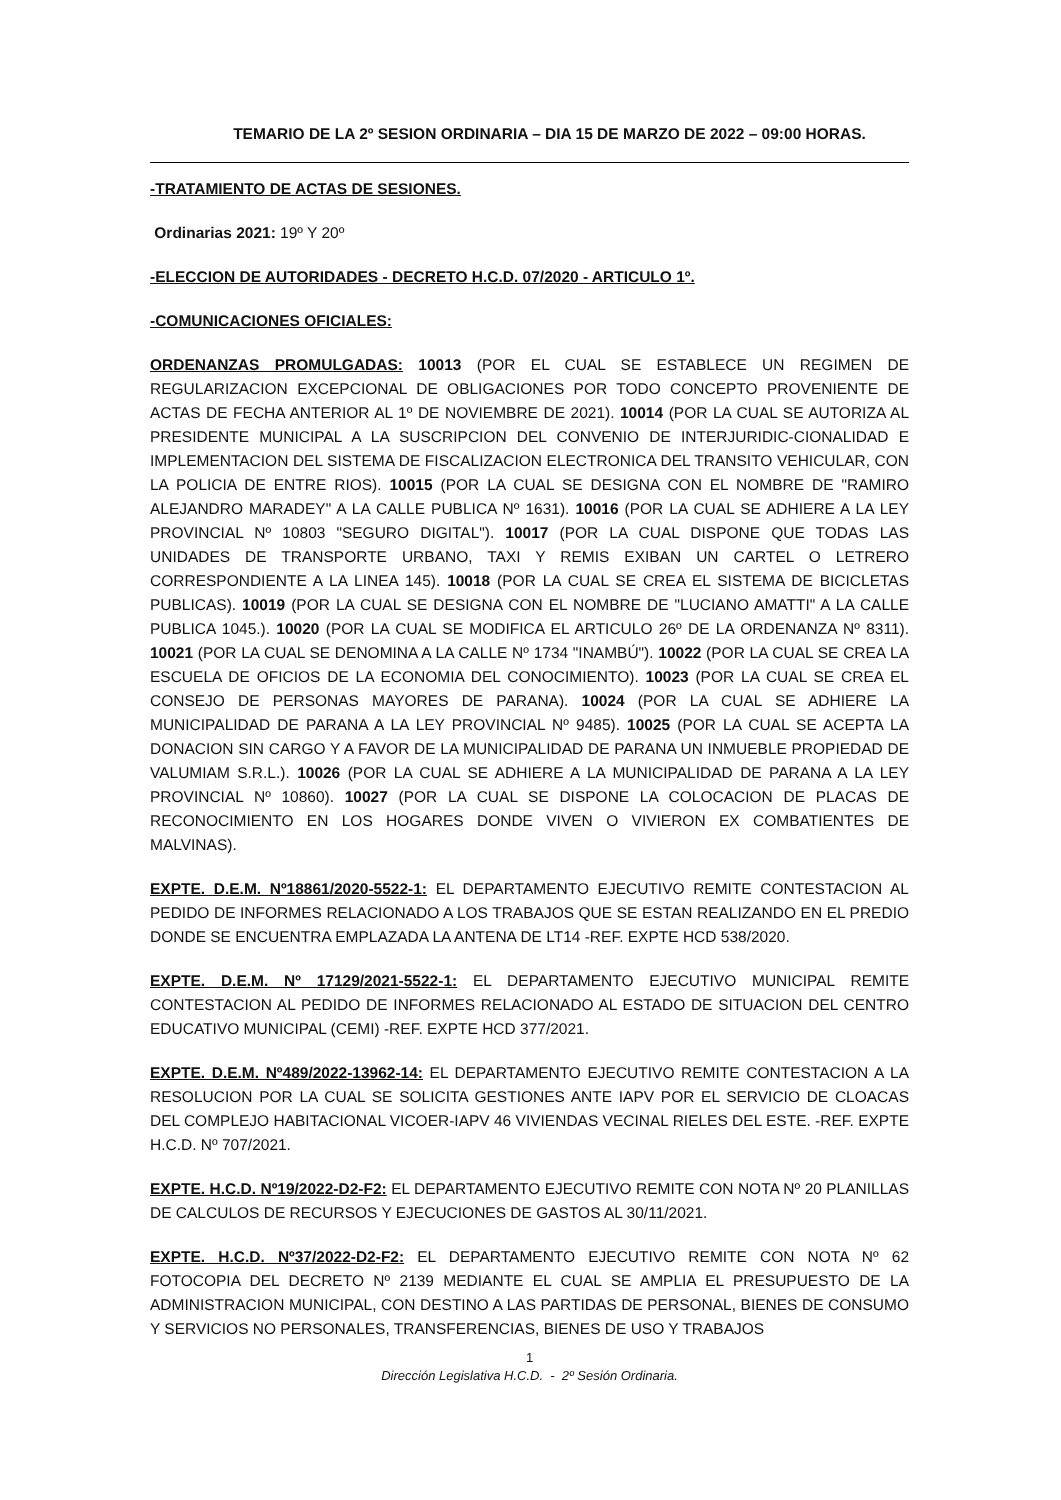TEMARIO DE LA 2º SESION ORDINARIA – DIA 15 DE MARZO DE 2022 – 09:00 HORAS.
-TRATAMIENTO DE ACTAS DE SESIONES.
Ordinarias 2021: 19º Y 20º
-ELECCION DE AUTORIDADES - DECRETO H.C.D. 07/2020 - ARTICULO 1º.
-COMUNICACIONES OFICIALES:
ORDENANZAS PROMULGADAS: 10013 (POR EL CUAL SE ESTABLECE UN REGIMEN DE REGULARIZACION EXCEPCIONAL DE OBLIGACIONES POR TODO CONCEPTO PROVENIENTE DE ACTAS DE FECHA ANTERIOR AL 1º DE NOVIEMBRE DE 2021). 10014 (POR LA CUAL SE AUTORIZA AL PRESIDENTE MUNICIPAL A LA SUSCRIPCION DEL CONVENIO DE INTERJURIDIC-CIONALIDAD E IMPLEMENTACION DEL SISTEMA DE FISCALIZACION ELECTRONICA DEL TRANSITO VEHICULAR, CON LA POLICIA DE ENTRE RIOS). 10015 (POR LA CUAL SE DESIGNA CON EL NOMBRE DE "RAMIRO ALEJANDRO MARADEY" A LA CALLE PUBLICA Nº 1631). 10016 (POR LA CUAL SE ADHIERE A LA LEY PROVINCIAL Nº 10803 "SEGURO DIGITAL"). 10017 (POR LA CUAL DISPONE QUE TODAS LAS UNIDADES DE TRANSPORTE URBANO, TAXI Y REMIS EXIBAN UN CARTEL O LETRERO CORRESPONDIENTE A LA LINEA 145). 10018 (POR LA CUAL SE CREA EL SISTEMA DE BICICLETAS PUBLICAS). 10019 (POR LA CUAL SE DESIGNA CON EL NOMBRE DE "LUCIANO AMATTI" A LA CALLE PUBLICA 1045.). 10020 (POR LA CUAL SE MODIFICA EL ARTICULO 26º DE LA ORDENANZA Nº 8311). 10021 (POR LA CUAL SE DENOMINA A LA CALLE Nº 1734 "INAMBÚ"). 10022 (POR LA CUAL SE CREA LA ESCUELA DE OFICIOS DE LA ECONOMIA DEL CONOCIMIENTO). 10023 (POR LA CUAL SE CREA EL CONSEJO DE PERSONAS MAYORES DE PARANA). 10024 (POR LA CUAL SE ADHIERE LA MUNICIPALIDAD DE PARANA A LA LEY PROVINCIAL Nº 9485). 10025 (POR LA CUAL SE ACEPTA LA DONACION SIN CARGO Y A FAVOR DE LA MUNICIPALIDAD DE PARANA UN INMUEBLE PROPIEDAD DE VALUMIAM S.R.L.). 10026 (POR LA CUAL SE ADHIERE A LA MUNICIPALIDAD DE PARANA A LA LEY PROVINCIAL Nº 10860). 10027 (POR LA CUAL SE DISPONE LA COLOCACION DE PLACAS DE RECONOCIMIENTO EN LOS HOGARES DONDE VIVEN O VIVIERON EX COMBATIENTES DE MALVINAS).
EXPTE. D.E.M. Nº18861/2020-5522-1: EL DEPARTAMENTO EJECUTIVO REMITE CONTESTACION AL PEDIDO DE INFORMES RELACIONADO A LOS TRABAJOS QUE SE ESTAN REALIZANDO EN EL PREDIO DONDE SE ENCUENTRA EMPLAZADA LA ANTENA DE LT14 -REF. EXPTE HCD 538/2020.
EXPTE. D.E.M. Nº 17129/2021-5522-1: EL DEPARTAMENTO EJECUTIVO MUNICIPAL REMITE CONTESTACION AL PEDIDO DE INFORMES RELACIONADO AL ESTADO DE SITUACION DEL CENTRO EDUCATIVO MUNICIPAL (CEMI) -REF. EXPTE HCD 377/2021.
EXPTE. D.E.M. Nº489/2022-13962-14: EL DEPARTAMENTO EJECUTIVO REMITE CONTESTACION A LA RESOLUCION POR LA CUAL SE SOLICITA GESTIONES ANTE IAPV POR EL SERVICIO DE CLOACAS DEL COMPLEJO HABITACIONAL VICOER-IAPV 46 VIVIENDAS VECINAL RIELES DEL ESTE. -REF. EXPTE H.C.D. Nº 707/2021.
EXPTE. H.C.D. Nº19/2022-D2-F2: EL DEPARTAMENTO EJECUTIVO REMITE CON NOTA Nº 20 PLANILLAS DE CALCULOS DE RECURSOS Y EJECUCIONES DE GASTOS AL 30/11/2021.
EXPTE. H.C.D. Nº37/2022-D2-F2: EL DEPARTAMENTO EJECUTIVO REMITE CON NOTA Nº 62 FOTOCOPIA DEL DECRETO Nº 2139 MEDIANTE EL CUAL SE AMPLIA EL PRESUPUESTO DE LA ADMINISTRACION MUNICIPAL, CON DESTINO A LAS PARTIDAS DE PERSONAL, BIENES DE CONSUMO Y SERVICIOS NO PERSONALES, TRANSFERENCIAS, BIENES DE USO Y TRABAJOS
1
Dirección Legislativa H.C.D. - 2º Sesión Ordinaria.